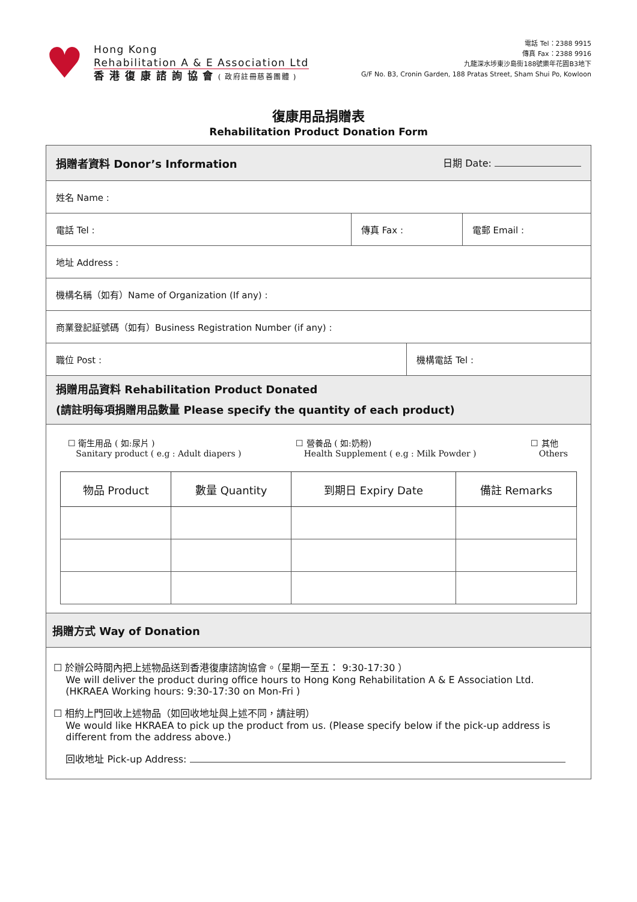♥
Hong Kong
Rehabilitation A & E Association Ltd
香 港 復 康 諮 詢 協 會 ( 政府註冊慈善團體 )
電話 Tel：2388 9915
傳真 Fax：2388 9916
九龍深水埗東沙島街188號樂年花園B3地下
G/F No. B3, Cronin Garden, 188 Pratas Street, Sham Shui Po, Kowloon
復康用品捐贈表
Rehabilitation Product Donation Form
| 捐贈者資料 Donor’s Information 日期 Date: | | | |
| 姓名 Name : | | | |
| 電話 Tel : | 傳真 Fax : | | 電郵 Email : |
| 地址 Address : | | | |
| 機構名稱（如有）Name of Organization (If any) : | | | |
| 商業登記証號碼（如有）Business Registration Number (if any) : | | | |
| 職位 Post : | | 機構電話 Tel : | |
| 捐贈用品資料 Rehabilitation Product Donated (請註明每項捐贈用品數量 Please specify the quantity of each product) | | | |
| ☐ 衛生用品 ( 如:尿片 ) Sanitary product ( e.g : Adult diapers ) ☐ 營養品 ( 如:奶粉) Health Supplement ( e.g : Milk Powder ) ☐ 其他 Others / 物品 Product / 數量 Quantity / 到期日 Expiry Date / 備註 Remarks / / --- / --- / --- / --- / | | | |
| 捐贈方式 Way of Donation | | | |
| ☐ 於辦公時間內把上述物品送到香港復康諮詢協會。（星期一至五： 9:30-17:30 ） We will deliver the product during office hours to Hong Kong Rehabilitation A & E Association Ltd. (HKRAEA Working hours: 9:30-17:30 on Mon-Fri ) ☐ 相約上門回收上述物品（如回收地址與上述不同，請註明） We would like HKRAEA to pick up the product from us. (Please specify below if the pick-up address is different from the address above.) 回收地址 Pick-up Address: | | | |